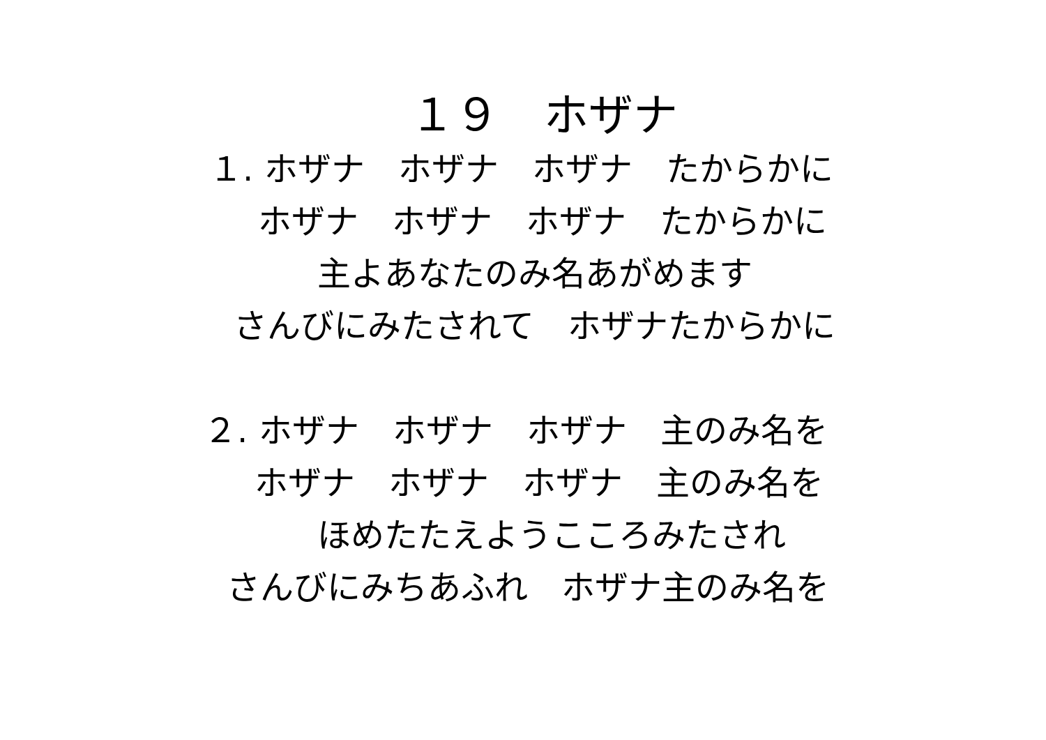１９　ホザナ
１. ホザナ　ホザナ　ホザナ　たからかに
ホザナ　ホザナ　ホザナ　たからかに
主よあなたのみ名あがめます
さんびにみたされて　ホザナたからかに
２. ホザナ　ホザナ　ホザナ　主のみ名を
ホザナ　ホザナ　ホザナ　主のみ名を
ほめたたえようこころみたされ
さんびにみちあふれ　ホザナ主のみ名を